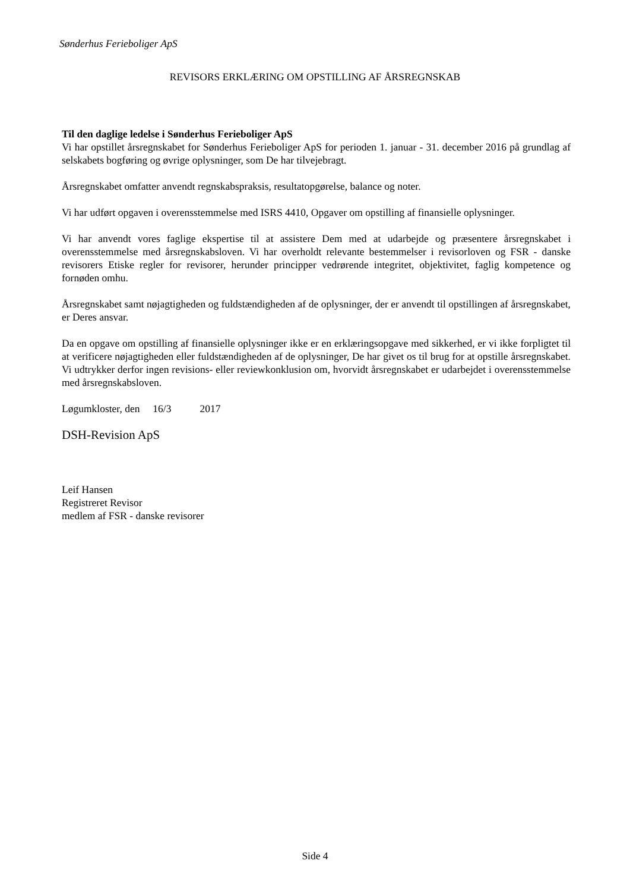Sønderhus Ferieboliger ApS
REVISORS ERKLÆRING OM OPSTILLING AF ÅRSREGNSKAB
Til den daglige ledelse i Sønderhus Ferieboliger ApS
Vi har opstillet årsregnskabet for Sønderhus Ferieboliger ApS for perioden 1. januar - 31. december 2016 på grundlag af selskabets bogføring og øvrige oplysninger, som De har tilvejebragt.
Årsregnskabet omfatter anvendt regnskabspraksis, resultatopgørelse, balance og noter.
Vi har udført opgaven i overensstemmelse med ISRS 4410, Opgaver om opstilling af finansielle oplysninger.
Vi har anvendt vores faglige ekspertise til at assistere Dem med at udarbejde og præsentere årsregnskabet i overensstemmelse med årsregnskabsloven. Vi har overholdt relevante bestemmelser i revisorloven og FSR - danske revisorers Etiske regler for revisorer, herunder principper vedrørende integritet, objektivitet, faglig kompetence og fornøden omhu.
Årsregnskabet samt nøjagtigheden og fuldstændigheden af de oplysninger, der er anvendt til opstillingen af årsregnskabet, er Deres ansvar.
Da en opgave om opstilling af finansielle oplysninger ikke er en erklæringsopgave med sikkerhed, er vi ikke forpligtet til at verificere nøjagtigheden eller fuldstændigheden af de oplysninger, De har givet os til brug for at opstille årsregnskabet. Vi udtrykker derfor ingen revisions- eller reviewkonklusion om, hvorvidt årsregnskabet er udarbejdet i overensstemmelse med årsregnskabsloven.
Løgumkloster, den 16/3 2017
DSH-Revision ApS
Leif Hansen
Registreret Revisor
medlem af FSR - danske revisorer
Side 4